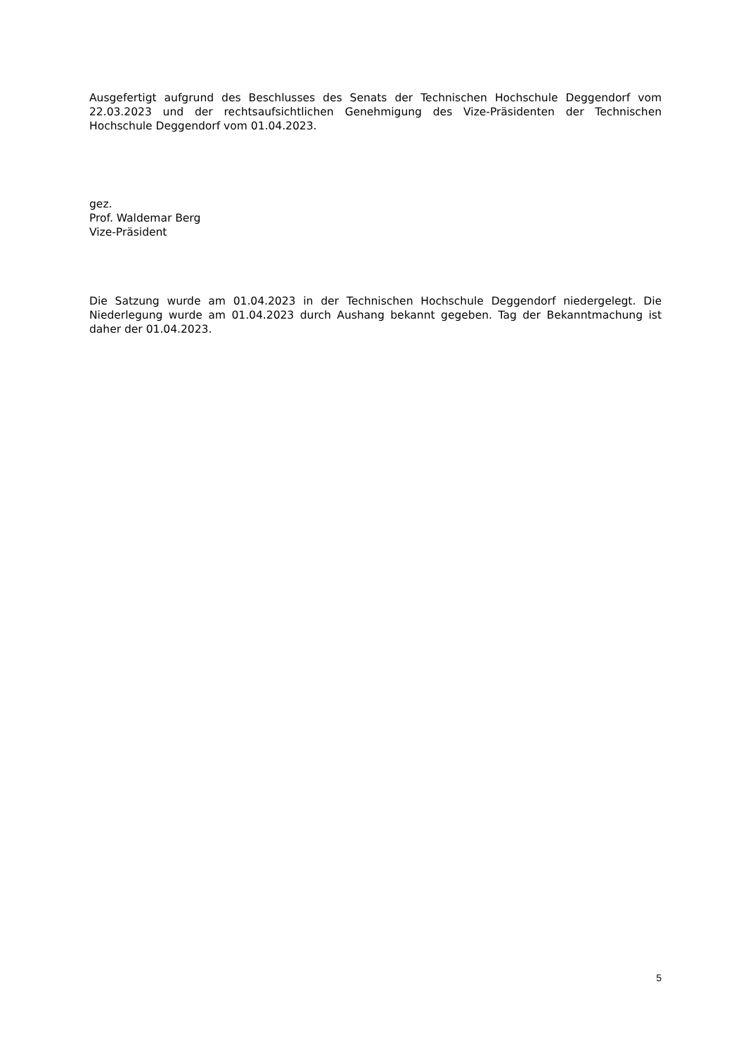Ausgefertigt aufgrund des Beschlusses des Senats der Technischen Hochschule Deggendorf vom 22.03.2023 und der rechtsaufsichtlichen Genehmigung des Vize-Präsidenten der Technischen Hochschule Deggendorf vom 01.04.2023.
gez.
Prof. Waldemar Berg
Vize-Präsident
Die Satzung wurde am 01.04.2023 in der Technischen Hochschule Deggendorf niedergelegt. Die Niederlegung wurde am 01.04.2023 durch Aushang bekannt gegeben. Tag der Bekanntmachung ist daher der 01.04.2023.
5